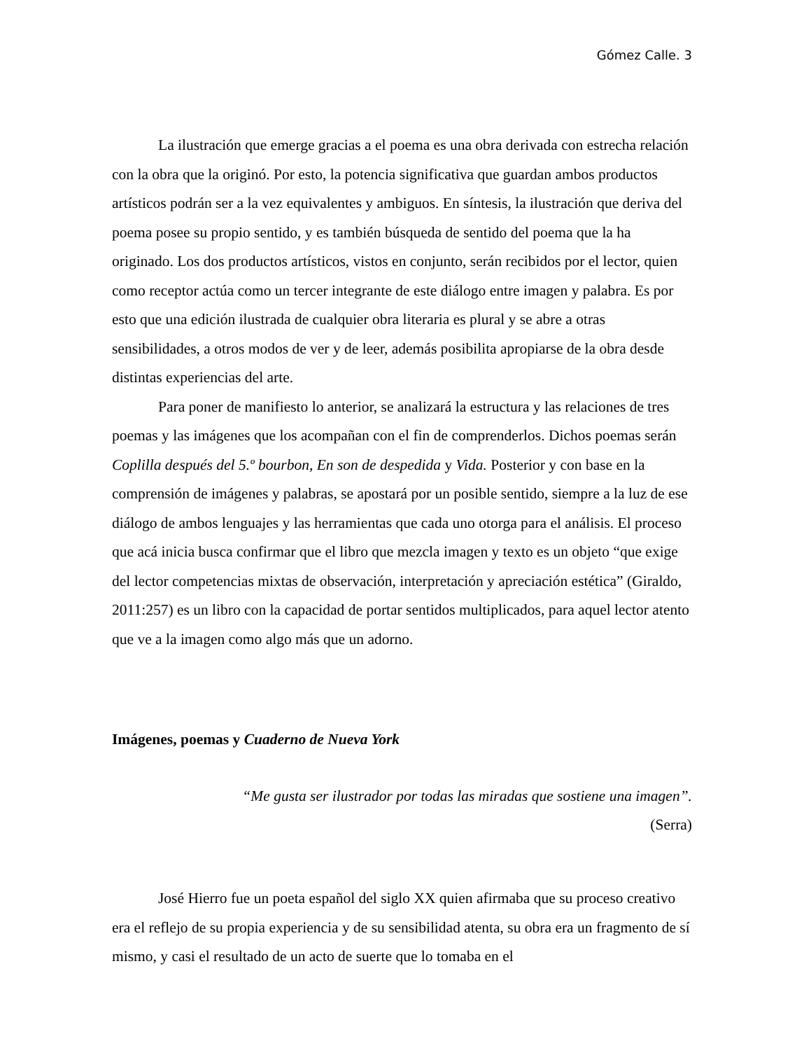Gómez Calle. 3
La ilustración que emerge gracias a el poema es una obra derivada con estrecha relación con la obra que la originó. Por esto, la potencia significativa que guardan ambos productos artísticos podrán ser a la vez equivalentes y ambiguos. En síntesis, la ilustración que deriva del poema posee su propio sentido, y es también búsqueda de sentido del poema que la ha originado. Los dos productos artísticos, vistos en conjunto, serán recibidos por el lector, quien como receptor actúa como un tercer integrante de este diálogo entre imagen y palabra. Es por esto que una edición ilustrada de cualquier obra literaria es plural y se abre a otras sensibilidades, a otros modos de ver y de leer, además posibilita apropiarse de la obra desde distintas experiencias del arte.
Para poner de manifiesto lo anterior, se analizará la estructura y las relaciones de tres poemas y las imágenes que los acompañan con el fin de comprenderlos. Dichos poemas serán Coplilla después del 5.º bourbon, En son de despedida y Vida. Posterior y con base en la comprensión de imágenes y palabras, se apostará por un posible sentido, siempre a la luz de ese diálogo de ambos lenguajes y las herramientas que cada uno otorga para el análisis. El proceso que acá inicia busca confirmar que el libro que mezcla imagen y texto es un objeto “que exige del lector competencias mixtas de observación, interpretación y apreciación estética” (Giraldo, 2011:257) es un libro con la capacidad de portar sentidos multiplicados, para aquel lector atento que ve a la imagen como algo más que un adorno.
Imágenes, poemas y Cuaderno de Nueva York
“Me gusta ser ilustrador por todas las miradas que sostiene una imagen”.
(Serra)
José Hierro fue un poeta español del siglo XX quien afirmaba que su proceso creativo era el reflejo de su propia experiencia y de su sensibilidad atenta, su obra era un fragmento de sí mismo, y casi el resultado de un acto de suerte que lo tomaba en el